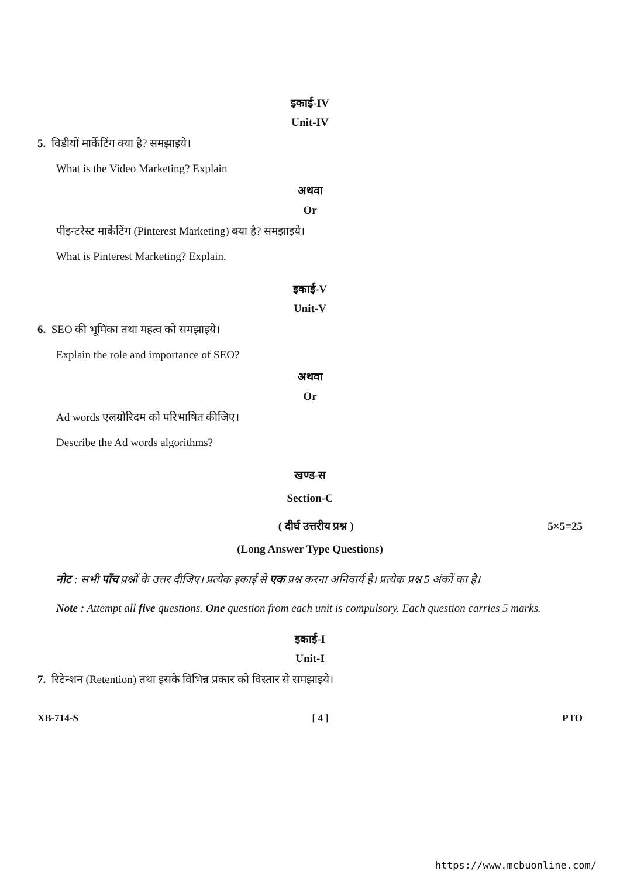इकाई-IV
Unit-IV
5. विडीयों मार्केटिंग क्या है? समझाइये।
What is the Video Marketing? Explain
अथवा
Or
पीइन्टरेस्ट मार्केटिंग (Pinterest Marketing) क्या है? समझाइये।
What is Pinterest Marketing? Explain.
इकाई-V
Unit-V
6. SEO की भूमिका तथा महत्व को समझाइये।
Explain the role and importance of SEO?
अथवा
Or
Ad words एलग्रोरिदम को परिभाषित कीजिए।
Describe the Ad words algorithms?
खण्ड-स
Section-C
( दीर्घ उत्तरीय प्रश्न ) 5×5=25
(Long Answer Type Questions)
नोट : सभी पाँच प्रश्नों के उत्तर दीजिए। प्रत्येक इकाई से एक प्रश्न करना अनिवार्य है। प्रत्येक प्रश्न 5 अंकों का है।
Note : Attempt all five questions. One question from each unit is compulsory. Each question carries 5 marks.
इकाई-I
Unit-I
7. रिटेन्शन (Retention) तथा इसके विभिन्न प्रकार को विस्तार से समझाइये।
XB-714-S [ 4 ] PTO
https://www.mcbuonline.com/